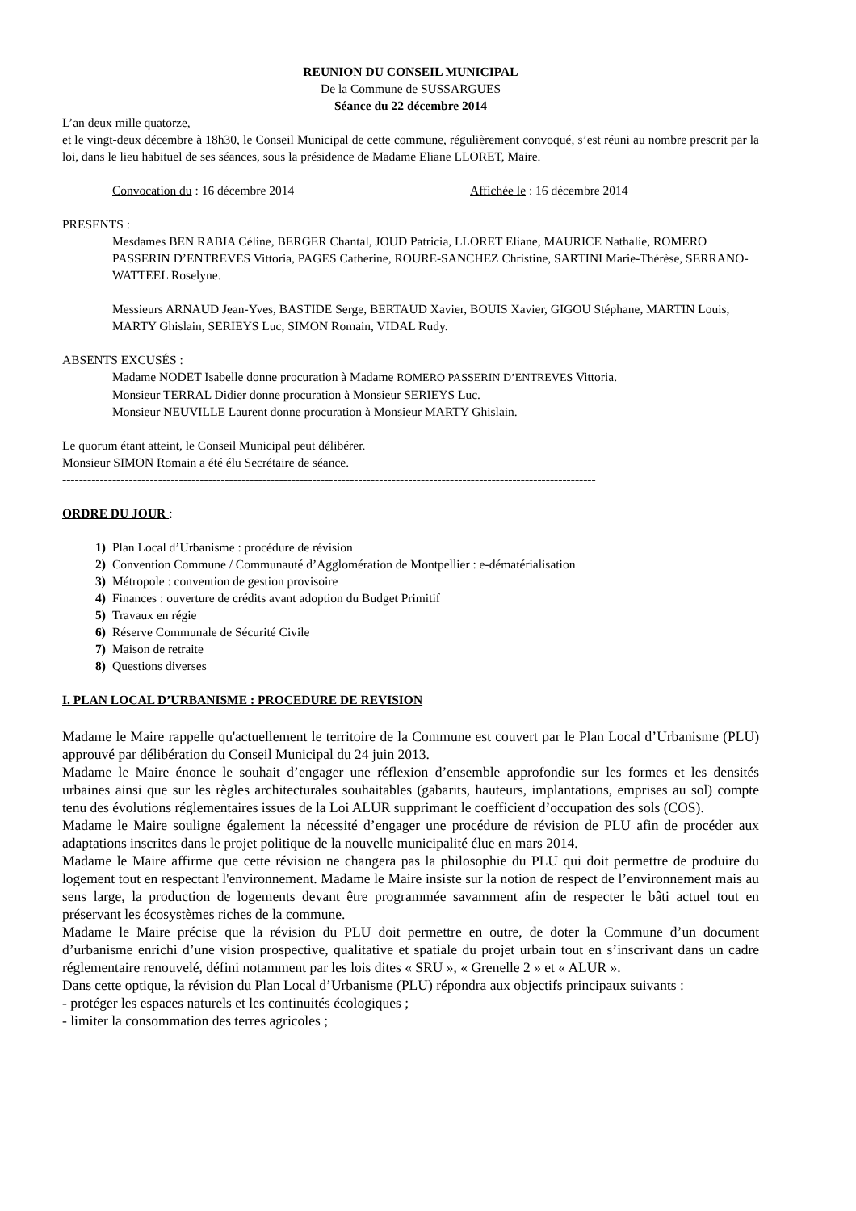REUNION DU CONSEIL MUNICIPAL
De la Commune de SUSSARGUES
Séance du 22 décembre 2014
L’an deux mille quatorze,
et le vingt-deux décembre à 18h30, le Conseil Municipal de cette commune, régulièrement convoqué, s’est réuni au nombre prescrit par la loi, dans le lieu habituel de ses séances, sous la présidence de Madame Eliane LLORET, Maire.
Convocation du : 16 décembre 2014 Affichée le : 16 décembre 2014
PRESENTS :
Mesdames BEN RABIA Céline, BERGER Chantal, JOUD Patricia, LLORET Eliane, MAURICE Nathalie, ROMERO PASSERIN D’ENTREVES Vittoria, PAGES Catherine, ROURE-SANCHEZ Christine, SARTINI Marie-Thérèse, SERRANO-WATTEEL Roselyne.
Messieurs ARNAUD Jean-Yves, BASTIDE Serge, BERTAUD Xavier, BOUIS Xavier, GIGOU Stéphane, MARTIN Louis, MARTY Ghislain, SERIEYS Luc, SIMON Romain, VIDAL Rudy.
ABSENTS EXCUSÉS :
Madame NODET Isabelle donne procuration à Madame ROMERO PASSERIN D’ENTREVES Vittoria.
Monsieur TERRAL Didier donne procuration à Monsieur SERIEYS Luc.
Monsieur NEUVILLE Laurent donne procuration à Monsieur MARTY Ghislain.
Le quorum étant atteint, le Conseil Municipal peut délibérer.
Monsieur SIMON Romain a été élu Secrétaire de séance.
--------------------------------------------------------------------------------------------------------------------------------
ORDRE DU JOUR :
1) Plan Local d’Urbanisme : procédure de révision
2) Convention Commune / Communauté d’Agglomération de Montpellier : e-dématérialisation
3) Métropole : convention de gestion provisoire
4) Finances : ouverture de crédits avant adoption du Budget Primitif
5) Travaux en régie
6) Réserve Communale de Sécurité Civile
7) Maison de retraite
8) Questions diverses
I. PLAN LOCAL D’URBANISME : PROCEDURE DE REVISION
Madame le Maire rappelle qu'actuellement le territoire de la Commune est couvert par le Plan Local d’Urbanisme (PLU) approuvé par délibération du Conseil Municipal du 24 juin 2013.
Madame le Maire énonce le souhait d’engager une réflexion d’ensemble approfondie sur les formes et les densités urbaines ainsi que sur les règles architecturales souhaitables (gabarits, hauteurs, implantations, emprises au sol) compte tenu des évolutions réglementaires issues de la Loi ALUR supprimant le coefficient d’occupation des sols (COS).
Madame le Maire souligne également la nécessité d’engager une procédure de révision de PLU afin de procéder aux adaptations inscrites dans le projet politique de la nouvelle municipalité élue en mars 2014.
Madame le Maire affirme que cette révision ne changera pas la philosophie du PLU qui doit permettre de produire du logement tout en respectant l'environnement. Madame le Maire insiste sur la notion de respect de l’environnement mais au sens large, la production de logements devant être programmée savamment afin de respecter le bâti actuel tout en préservant les écosystèmes riches de la commune.
Madame le Maire précise que la révision du PLU doit permettre en outre, de doter la Commune d’un document d’urbanisme enrichi d’une vision prospective, qualitative et spatiale du projet urbain tout en s’inscrivant dans un cadre réglementaire renouvelé, défini notamment par les lois dites « SRU », « Grenelle 2 » et « ALUR ».
Dans cette optique, la révision du Plan Local d’Urbanisme (PLU) répondra aux objectifs principaux suivants :
- protéger les espaces naturels et les continuités écologiques ;
- limiter la consommation des terres agricoles ;